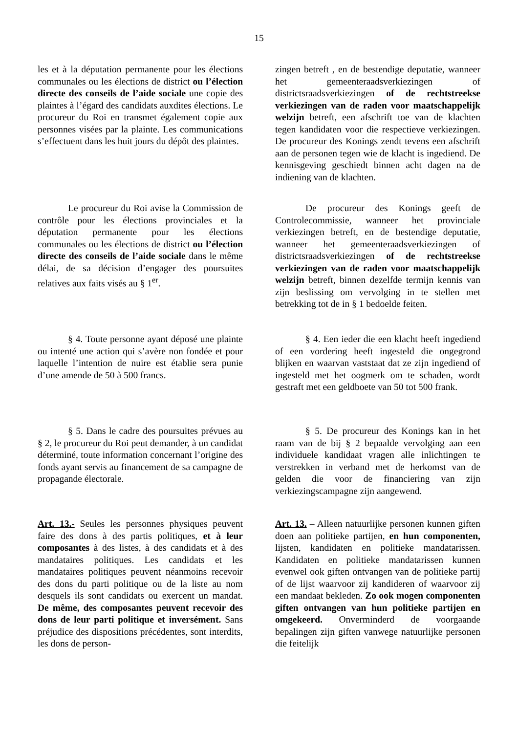15
les et à la députation permanente pour les élections communales ou les élections de district ou l’élection directe des conseils de l’aide sociale une copie des plaintes à l’égard des candidats auxdites élections. Le procureur du Roi en transmet également copie aux personnes visées par la plainte. Les communications s’effectuent dans les huit jours du dépôt des plaintes.
zingen betreft , en de bestendige deputatie, wanneer het gemeenteraadsverkiezingen of districtsraadsverkiezingen of de rechtstreekse verkiezingen van de raden voor maatschappelijk welzijn betreft, een afschrift toe van de klachten tegen kandidaten voor die respectieve verkiezingen. De procureur des Konings zendt tevens een afschrift aan de personen tegen wie de klacht is ingediend. De kennisgeving geschiedt binnen acht dagen na de indiening van de klachten.
Le procureur du Roi avise la Commission de contrôle pour les élections provinciales et la députation permanente pour les élections communales ou les élections de district ou l’élection directe des conseils de l’aide sociale dans le même délai, de sa décision d’engager des poursuites relatives aux faits visés au § 1<sup>er</sup>.
De procureur des Konings geeft de Controlecommissie, wanneer het provinciale verkiezingen betreft, en de bestendige deputatie, wanneer het gemeenteraadsverkiezingen of districtsraadsverkiezingen of de rechtstreekse verkiezingen van de raden voor maatschappelijk welzijn betreft, binnen dezelfde termijn kennis van zijn beslissing om vervolging in te stellen met betrekking tot de in § 1 bedoelde feiten.
§ 4. Toute personne ayant déposé une plainte ou intenté une action qui s’avère non fondée et pour laquelle l’intention de nuire est établie sera punie d’une amende de 50 à 500 francs.
§ 4. Een ieder die een klacht heeft ingediend of een vordering heeft ingesteld die ongegrond blijken en waarvan vaststaat dat ze zijn ingediend of ingesteld met het oogmerk om te schaden, wordt gestraft met een geldboete van 50 tot 500 frank.
§ 5. Dans le cadre des poursuites prévues au § 2, le procureur du Roi peut demander, à un candidat déterminé, toute information concernant l’origine des fonds ayant servis au financement de sa campagne de propagande électorale.
§ 5. De procureur des Konings kan in het raam van de bij § 2 bepaalde vervolging aan een individuele kandidaat vragen alle inlichtingen te verstrekken in verband met de herkomst van de gelden die voor de financiering van zijn verkiezingscampagne zijn aangewend.
Art. 13.- Seules les personnes physiques peuvent faire des dons à des partis politiques, et à leur composantes à des listes, à des candidats et à des mandataires politiques. Les candidats et les mandataires politiques peuvent néanmoins recevoir des dons du parti politique ou de la liste au nom desquels ils sont candidats ou exercent un mandat. De même, des composantes peuvent recevoir des dons de leur parti politique et inversément. Sans préjudice des dispositions précédentes, sont interdits, les dons de person-
Art. 13. – Alleen natuurlijke personen kunnen giften doen aan politieke partijen, en hun componenten, lijsten, kandidaten en politieke mandatarissen. Kandidaten en politieke mandatarissen kunnen evenwel ook giften ontvangen van de politieke partij of de lijst waarvoor zij kandideren of waarvoor zij een mandaat bekleden. Zo ook mogen componenten giften ontvangen van hun politieke partijen en omgekeerd. Onverminderd de voorgaande bepalingen zijn giften vanwege natuurlijke personen die feitelijk